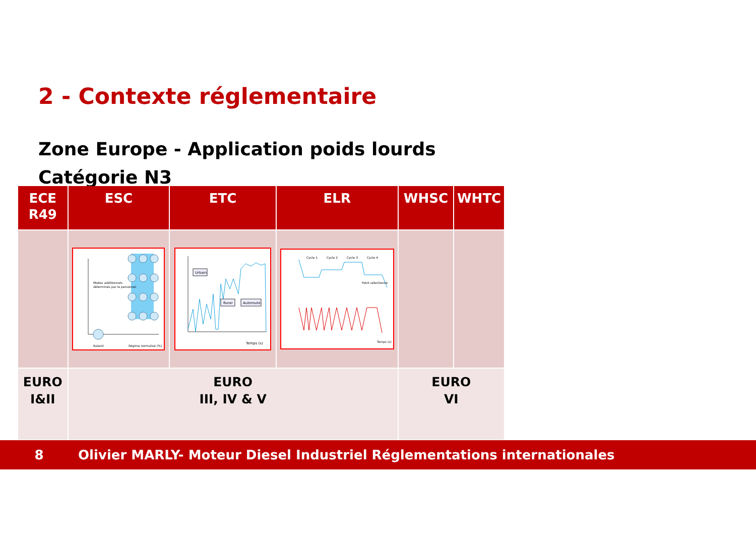2 - Contexte réglementaire
Zone Europe - Application poids lourds
Catégorie N3
| ECE R49 | ESC | ETC | ELR | WHSC | WHTC |
| --- | --- | --- | --- | --- | --- |
| | Modes additionnels déterminés par le personnel Ralenti Régime normalisé (%) | Urbain Rural Autoroute Temps (s) | Cycle 1 Cycle 2 Cycle 3 Cycle 4 Point sélectionné Temps (s) | | |
| EURO I&II | EURO III, IV & V | | | EURO VI | |
8 Olivier MARLY- Moteur Diesel Industriel Réglementations internationales